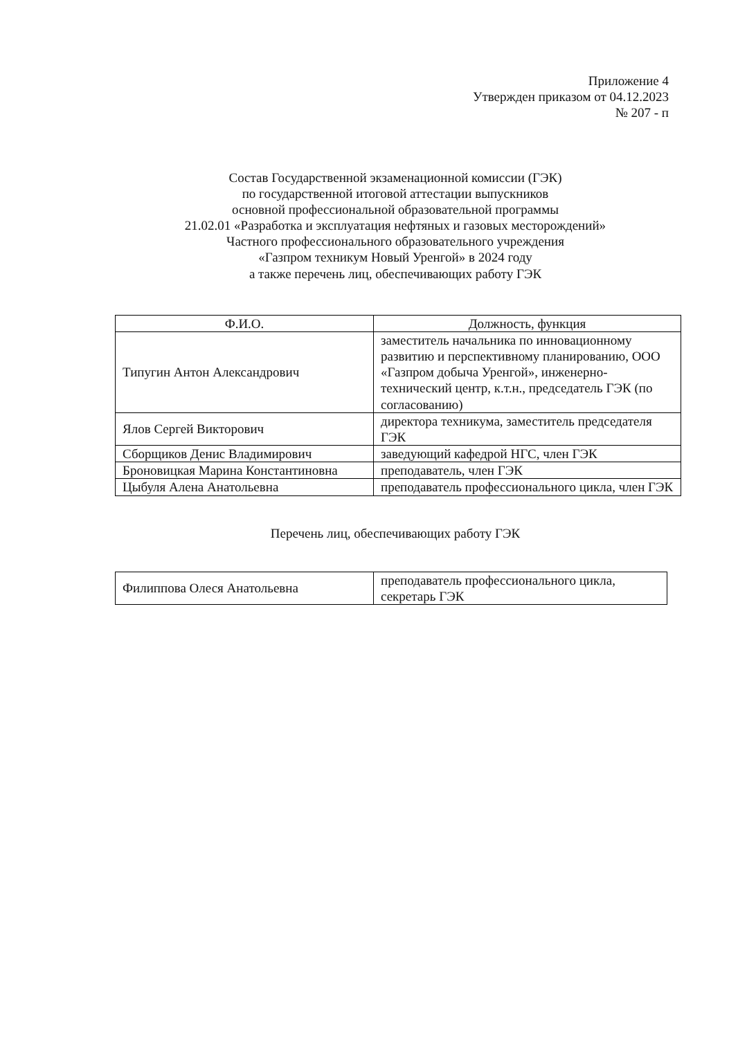Приложение 4
Утвержден приказом от 04.12.2023
№ 207 - п
Состав Государственной экзаменационной комиссии (ГЭК)
по государственной итоговой аттестации выпускников
основной профессиональной образовательной программы
21.02.01 «Разработка и эксплуатация нефтяных и газовых месторождений»
Частного профессионального образовательного учреждения
«Газпром техникум Новый Уренгой» в 2024 году
а также перечень лиц, обеспечивающих работу ГЭК
| Ф.И.О. | Должность, функция |
| --- | --- |
| Типугин Антон Александрович | заместитель начальника по инновационному развитию и перспективному планированию, ООО «Газпром добыча Уренгой», инженерно-технический центр, к.т.н., председатель ГЭК (по согласованию) |
| Ялов Сергей Викторович | директора техникума, заместитель председателя ГЭК |
| Сборщиков Денис Владимирович | заведующий кафедрой НГС, член ГЭК |
| Броновицкая Марина Константиновна | преподаватель, член ГЭК |
| Цыбуля Алена Анатольевна | преподаватель профессионального цикла, член ГЭК |
Перечень лиц, обеспечивающих работу ГЭК
| Филиппова Олеся Анатольевна | преподаватель профессионального цикла, секретарь ГЭК |